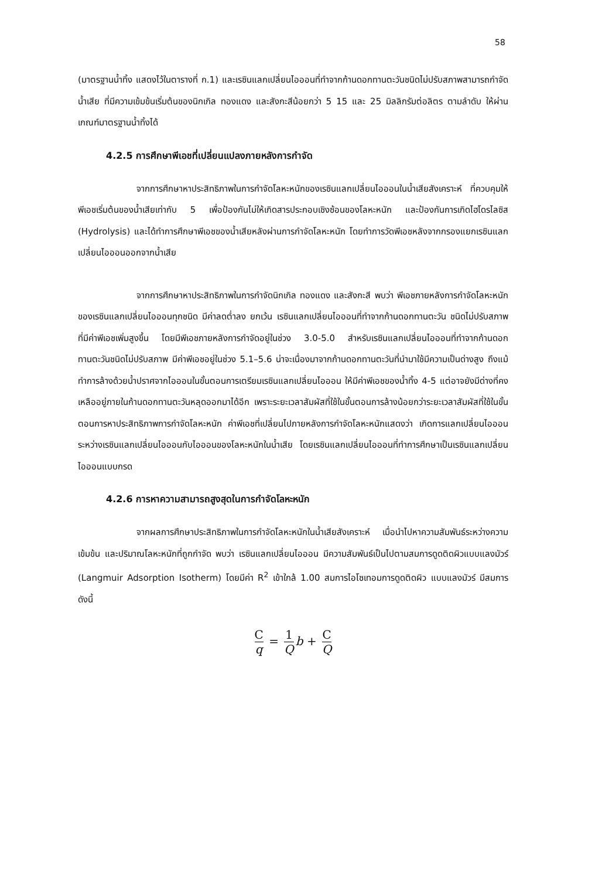58
(มาตรฐานน้ำทิ้ง แสดงไว้ในตารางที่ ก.1) และเรซินแลกเปลี่ยนไอออนที่ทำจากก้านดอกทานตะวันชนิดไม่ปรับสภาพสามารถกำจัดน้ำเสีย ที่มีความเข้มข้นเริ่มต้นของนิกเกิล ทองแดง และสังกะสีน้อยกว่า 5 15 และ 25 มิลลิกรัมต่อลิตร ตามลำดับ ให้ผ่านเกณฑ์มาตรฐานน้ำทิ้งได้
4.2.5 การศึกษาพีเอชที่เปลี่ยนแปลงภายหลังการกำจัด
จากการศึกษาหาประสิทธิภาพในการกำจัดโลหะหนักของเรซินแลกเปลี่ยนไอออนในน้ำเสียสังเคราะห์ ที่ควบคุมให้พีเอชเริ่มต้นของน้ำเสียเท่ากับ 5 เพื่อป้องกันไม่ให้เกิดสารประกอบเชิงซ้อนของโลหะหนัก และป้องกันการเกิดไฮโดรไลซิส (Hydrolysis) และได้ทำการศึกษาพีเอชของน้ำเสียหลังผ่านการกำจัดโลหะหนัก โดยทำการวัดพีเอชหลังจากกรองแยกเรซินแลกเปลี่ยนไอออนออกจากน้ำเสีย
จากการศึกษาหาประสิทธิภาพในการกำจัดนิกเกิล ทองแดง และสังกะสี พบว่า พีเอชภายหลังการกำจัดโลหะหนักของเรซินแลกเปลี่ยนไอออนทุกชนิด มีค่าลดต่ำลง ยกเว้น เรซินแลกเปลี่ยนไอออนที่ทำจากก้านดอกทานตะวัน ชนิดไม่ปรับสภาพ ที่มีค่าพีเอชเพิ่มสูงขึ้น โดยมีพีเอชภายหลังการกำจัดอยู่ในช่วง 3.0-5.0 สำหรับเรซินแลกเปลี่ยนไอออนที่ทำจากก้านดอกทานตะวันชนิดไม่ปรับสภาพ มีค่าพีเอชอยู่ในช่วง 5.1–5.6 น่าจะเนื่องมาจากก้านดอกทานตะวันที่นำมาใช้มีความเป็นด่างสูง ถึงแม้ทำการล้างด้วยน้ำปราศจากไอออนในขั้นตอนการเตรียมเรซินแลกเปลี่ยนไอออน ให้มีค่าพีเอชของน้ำทิ้ง 4-5 แต่อาจยังมีด่างที่คงเหลืออยู่ภายในก้านดอกทานตะวันหลุดออกมาได้อีก เพราะระยะเวลาสัมผัสที่ใช้ในขั้นตอนการล้างน้อยกว่าระยะเวลาสัมผัสที่ใช้ในขั้นตอนการหาประสิทธิภาพการกำจัดโลหะหนัก ค่าพีเอชที่เปลี่ยนไปภายหลังการกำจัดโลหะหนักแสดงว่า เกิดการแลกเปลี่ยนไอออนระหว่างเรซินแลกเปลี่ยนไอออนกับไอออนของโลหะหนักในน้ำเสีย โดยเรซินแลกเปลี่ยนไอออนที่ทำการศึกษาเป็นเรซินแลกเปลี่ยนไอออนแบบกรด
4.2.6 การหาความสามารถสูงสุดในการกำจัดโลหะหนัก
จากผลการศึกษาประสิทธิภาพในการกำจัดโลหะหนักในน้ำเสียสังเคราะห์ เมื่อนำไปหาความสัมพันธ์ระหว่างความเข้มข้น และปริมาณโลหะหนักที่ถูกกำจัด พบว่า เรซินแลกเปลี่ยนไอออน มีความสัมพันธ์เป็นไปตามสมการดูดติดผิวแบบแลงมัวร์ (Langmuir Adsorption Isotherm) โดยมีค่า R<sup>2</sup> เข้าใกล้ 1.00 สมการไอโซเทอมการดูดติดผิว แบบแลงมัวร์ มีสมการดังนี้
Cq = 1 Q b + C Q